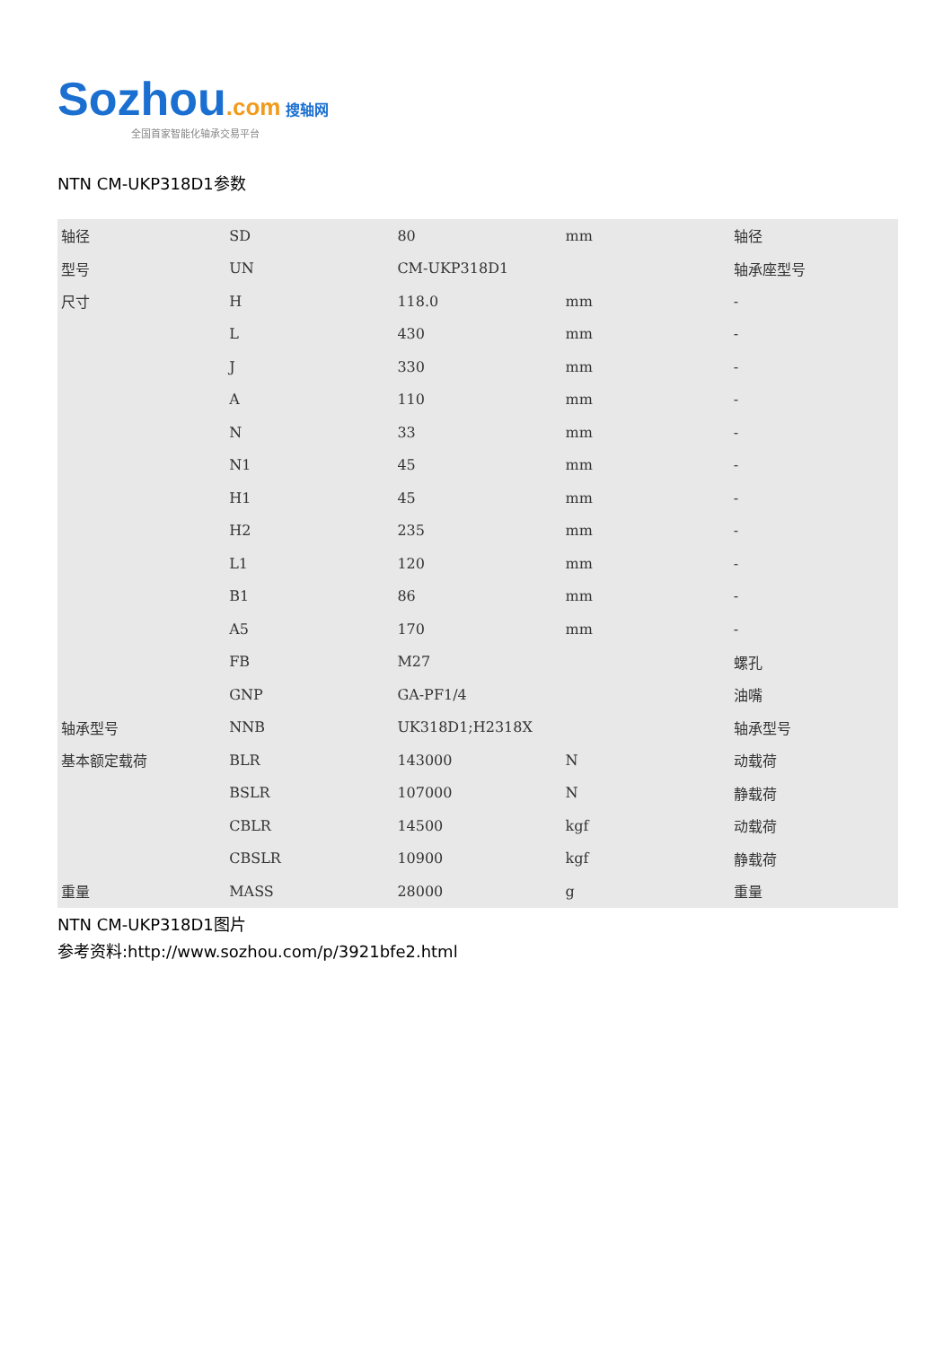Sozhou.com 搜轴网
全国首家智能化轴承交易平台
NTN CM-UKP318D1参数
| 轴径 | SD | 80 | mm | 轴径 |
| 型号 | UN | CM-UKP318D1 | | 轴承座型号 |
| 尺寸 | H | 118.0 | mm | - |
| | L | 430 | mm | - |
| | J | 330 | mm | - |
| | A | 110 | mm | - |
| | N | 33 | mm | - |
| | N1 | 45 | mm | - |
| | H1 | 45 | mm | - |
| | H2 | 235 | mm | - |
| | L1 | 120 | mm | - |
| | B1 | 86 | mm | - |
| | A5 | 170 | mm | - |
| | FB | M27 | | 螺孔 |
| | GNP | GA-PF1/4 | | 油嘴 |
| 轴承型号 | NNB | UK318D1;H2318X | | 轴承型号 |
| 基本额定载荷 | BLR | 143000 | N | 动载荷 |
| | BSLR | 107000 | N | 静载荷 |
| | CBLR | 14500 | kgf | 动载荷 |
| | CBSLR | 10900 | kgf | 静载荷 |
| 重量 | MASS | 28000 | g | 重量 |
NTN CM-UKP318D1图片
参考资料:http://www.sozhou.com/p/3921bfe2.html